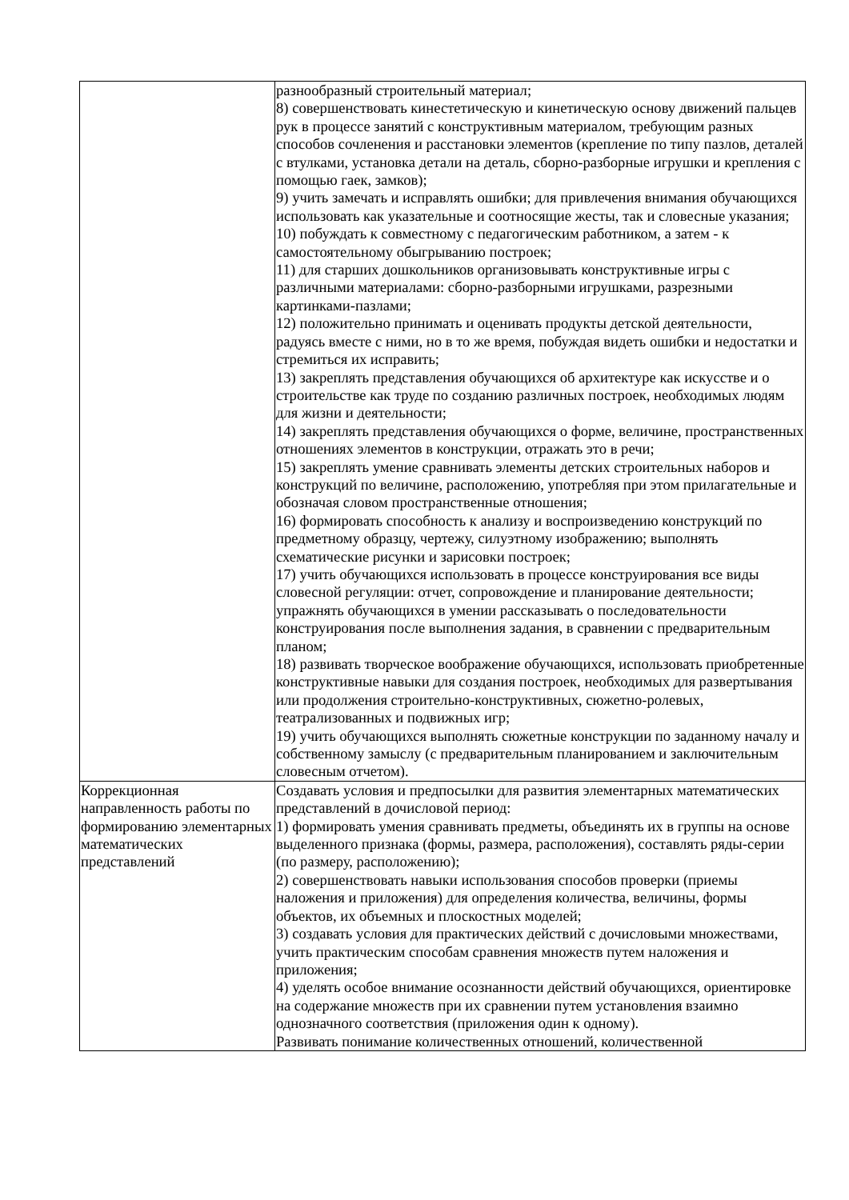| | разнообразный строительный материал; 8) совершенствовать кинестетическую и кинетическую основу движений пальцев рук в процессе занятий с конструктивным материалом, требующим разных способов сочленения и расстановки элементов (крепление по типу пазлов, деталей с втулками, установка детали на деталь, сборно-разборные игрушки и крепления с помощью гаек, замков); 9) учить замечать и исправлять ошибки; для привлечения внимания обучающихся использовать как указательные и соотносящие жесты, так и словесные указания; 10) побуждать к совместному с педагогическим работником, а затем - к самостоятельному обыгрыванию построек; 11) для старших дошкольников организовывать конструктивные игры с различными материалами: сборно-разборными игрушками, разрезными картинками-пазлами; 12) положительно принимать и оценивать продукты детской деятельности, радуясь вместе с ними, но в то же время, побуждая видеть ошибки и недостатки и стремиться их исправить; 13) закреплять представления обучающихся об архитектуре как искусстве и о строительстве как труде по созданию различных построек, необходимых людям для жизни и деятельности; 14) закреплять представления обучающихся о форме, величине, пространственных отношениях элементов в конструкции, отражать это в речи; 15) закреплять умение сравнивать элементы детских строительных наборов и конструкций по величине, расположению, употребляя при этом прилагательные и обозначая словом пространственные отношения; 16) формировать способность к анализу и воспроизведению конструкций по предметному образцу, чертежу, силуэтному изображению; выполнять схематические рисунки и зарисовки построек; 17) учить обучающихся использовать в процессе конструирования все виды словесной регуляции: отчет, сопровождение и планирование деятельности; упражнять обучающихся в умении рассказывать о последовательности конструирования после выполнения задания, в сравнении с предварительным планом; 18) развивать творческое воображение обучающихся, использовать приобретенные конструктивные навыки для создания построек, необходимых для развертывания или продолжения строительно-конструктивных, сюжетно-ролевых, театрализованных и подвижных игр; 19) учить обучающихся выполнять сюжетные конструкции по заданному началу и собственному замыслу (с предварительным планированием и заключительным словесным отчетом). |
| Коррекционная направленность работы по формированию элементарных математических представлений | Создавать условия и предпосылки для развития элементарных математических представлений в дочисловой период: 1) формировать умения сравнивать предметы, объединять их в группы на основе выделенного признака (формы, размера, расположения), составлять ряды-серии (по размеру, расположению); 2) совершенствовать навыки использования способов проверки (приемы наложения и приложения) для определения количества, величины, формы объектов, их объемных и плоскостных моделей; 3) создавать условия для практических действий с дочисловыми множествами, учить практическим способам сравнения множеств путем наложения и приложения; 4) уделять особое внимание осознанности действий обучающихся, ориентировке на содержание множеств при их сравнении путем установления взаимно однозначного соответствия (приложения один к одному). Развивать понимание количественных отношений, количественной |